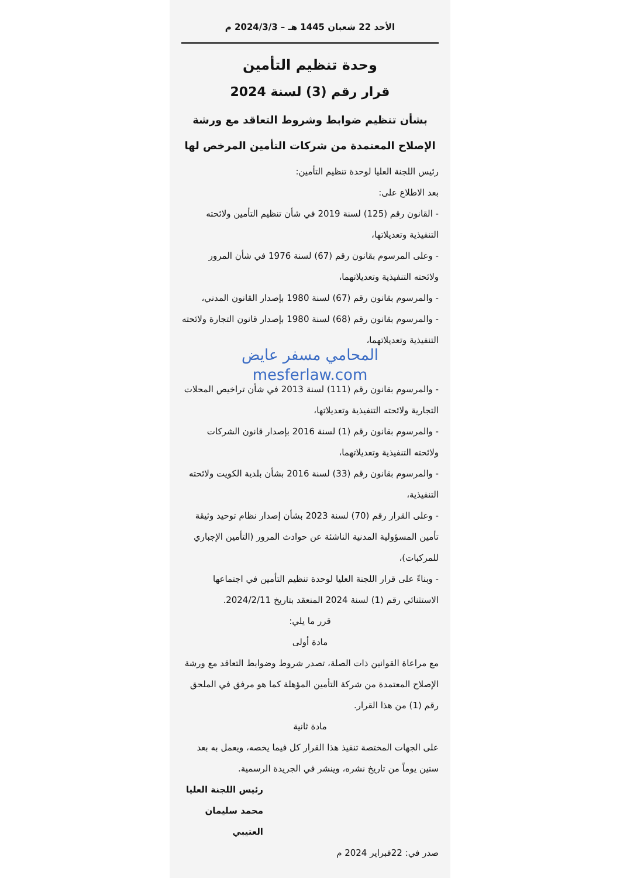الأحد 22 شعبان 1445 هـ – 2024/3/3 م
وحدة تنظيم التأمين
قرار رقم (3) لسنة 2024
بشأن تنظيم ضوابط وشروط التعاقد مع ورشة الإصلاح المعتمدة من شركات التأمين المرخص لها
رئيس اللجنة العليا لوحدة تنظيم التأمين:
بعد الاطلاع على:
- القانون رقم (125) لسنة 2019 في شأن تنظيم التأمين ولائحته التنفيذية وتعديلاتها،
- وعلى المرسوم بقانون رقم (67) لسنة 1976 في شأن المرور ولائحته التنفيذية وتعديلاتهما،
- والمرسوم بقانون رقم (67) لسنة 1980 بإصدار القانون المدني،
- والمرسوم بقانون رقم (68) لسنة 1980 بإصدار قانون التجارة ولائحته التنفيذية وتعديلاتهما،
المحامي مسفر عايض
mesferlaw.com
- والمرسوم بقانون رقم (111) لسنة 2013 في شأن تراخيص المحلات التجارية ولائحته التنفيذية وتعديلاتها،
- والمرسوم بقانون رقم (1) لسنة 2016 بإصدار قانون الشركات ولائحته التنفيذية وتعديلاتهما،
- والمرسوم بقانون رقم (33) لسنة 2016 بشأن بلدية الكويت ولائحته التنفيذية،
- وعلى القرار رقم (70) لسنة 2023 بشأن إصدار نظام توحيد وثيقة تأمين المسؤولية المدنية الناشئة عن حوادث المرور (التأمين الإجباري للمركبات)،
- وبناءً على قرار اللجنة العليا لوحدة تنظيم التأمين في اجتماعها الاستثنائي رقم (1) لسنة 2024 المنعقد بتاريخ 2024/2/11.
قرر ما يلي:
مادة أولى
مع مراعاة القوانين ذات الصلة، تصدر شروط وضوابط التعاقد مع ورشة الإصلاح المعتمدة من شركة التأمين المؤهلة كما هو مرفق في الملحق رقم (1) من هذا القرار.
مادة ثانية
على الجهات المختصة تنفيذ هذا القرار كل فيما يخصه، ويعمل به بعد ستين يوماً من تاريخ نشره، وينشر في الجريدة الرسمية.
رئيس اللجنة العليا
محمد سليمان العتيبي
صدر في: 22فبراير 2024 م